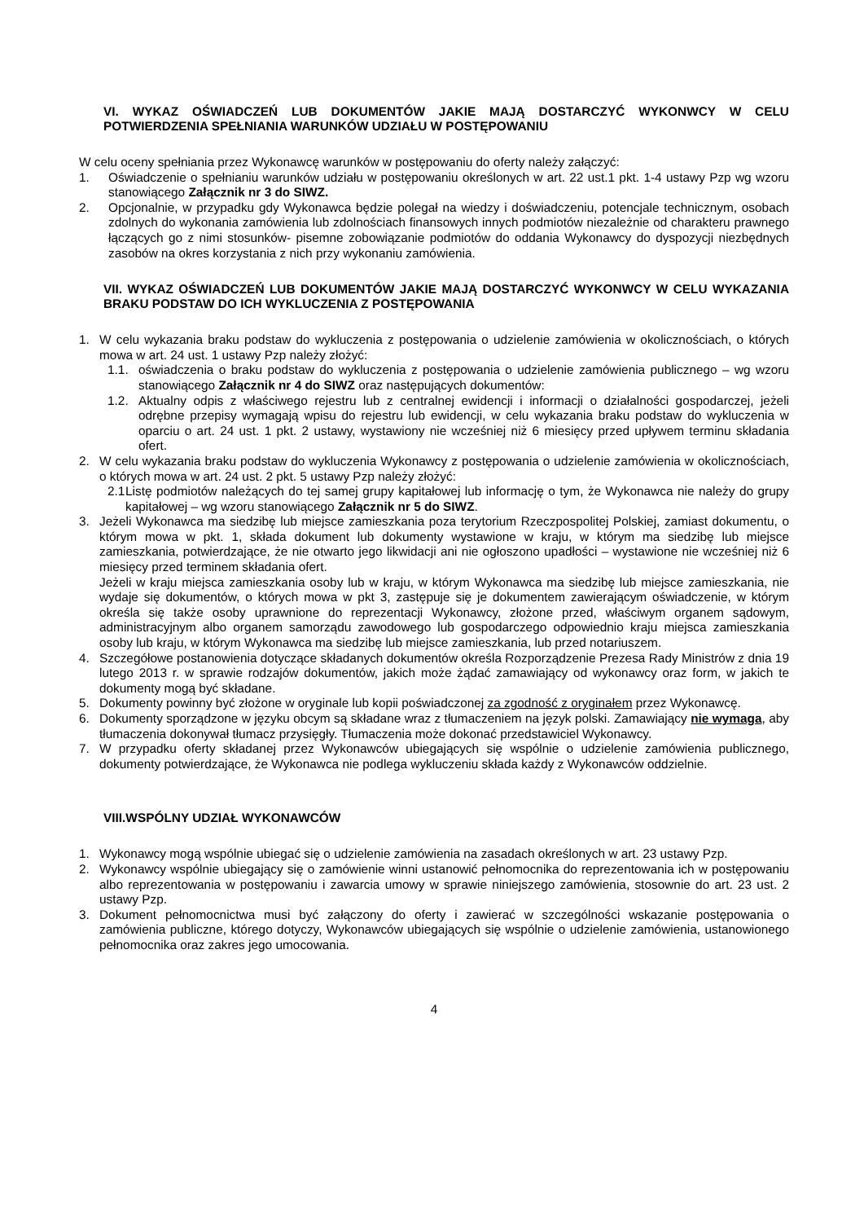VI. WYKAZ OŚWIADCZEŃ LUB DOKUMENTÓW JAKIE MAJĄ DOSTARCZYĆ WYKONWCY W CELU POTWIERDZENIA SPEŁNIANIA WARUNKÓW UDZIAŁU W POSTĘPOWANIU
W celu oceny spełniania przez Wykonawcę warunków w postępowaniu do oferty należy załączyć:
1. Oświadczenie o spełnianiu warunków udziału w postępowaniu określonych w art. 22 ust.1 pkt. 1-4 ustawy Pzp wg wzoru stanowiącego Załącznik nr 3 do SIWZ.
2. Opcjonalnie, w przypadku gdy Wykonawca będzie polegał na wiedzy i doświadczeniu, potencjale technicznym, osobach zdolnych do wykonania zamówienia lub zdolnościach finansowych innych podmiotów niezależnie od charakteru prawnego łączących go z nimi stosunków- pisemne zobowiązanie podmiotów do oddania Wykonawcy do dyspozycji niezbędnych zasobów na okres korzystania z nich przy wykonaniu zamówienia.
VII. WYKAZ OŚWIADCZEŃ LUB DOKUMENTÓW JAKIE MAJĄ DOSTARCZYĆ WYKONWCY W CELU WYKAZANIA BRAKU PODSTAW DO ICH WYKLUCZENIA Z POSTĘPOWANIA
1. W celu wykazania braku podstaw do wykluczenia z postępowania o udzielenie zamówienia w okolicznościach, o których mowa w art. 24 ust. 1 ustawy Pzp należy złożyć:
1.1. oświadczenia o braku podstaw do wykluczenia z postępowania o udzielenie zamówienia publicznego – wg wzoru stanowiącego Załącznik nr 4 do SIWZ oraz następujących dokumentów:
1.2. Aktualny odpis z właściwego rejestru lub z centralnej ewidencji i informacji o działalności gospodarczej, jeżeli odrębne przepisy wymagają wpisu do rejestru lub ewidencji, w celu wykazania braku podstaw do wykluczenia w oparciu o art. 24 ust. 1 pkt. 2 ustawy, wystawiony nie wcześniej niż 6 miesięcy przed upływem terminu składania ofert.
2. W celu wykazania braku podstaw do wykluczenia Wykonawcy z postępowania o udzielenie zamówienia w okolicznościach, o których mowa w art. 24 ust. 2 pkt. 5 ustawy Pzp należy złożyć:
2.1
Listę podmiotów należących do tej samej grupy kapitałowej lub informację o tym, że Wykonawca nie należy do grupy kapitałowej – wg wzoru stanowiącego Załącznik nr 5 do SIWZ.
3. Jeżeli Wykonawca ma siedzibę lub miejsce zamieszkania poza terytorium Rzeczpospolitej Polskiej, zamiast dokumentu, o którym mowa w pkt. 1, składa dokument lub dokumenty wystawione w kraju, w którym ma siedzibę lub miejsce zamieszkania, potwierdzające, że nie otwarto jego likwidacji ani nie ogłoszono upadłości – wystawione nie wcześniej niż 6 miesięcy przed terminem składania ofert.
Jeżeli w kraju miejsca zamieszkania osoby lub w kraju, w którym Wykonawca ma siedzibę lub miejsce zamieszkania, nie wydaje się dokumentów, o których mowa w pkt 3, zastępuje się je dokumentem zawierającym oświadczenie, w którym określa się także osoby uprawnione do reprezentacji Wykonawcy, złożone przed, właściwym organem sądowym, administracyjnym albo organem samorządu zawodowego lub gospodarczego odpowiednio kraju miejsca zamieszkania osoby lub kraju, w którym Wykonawca ma siedzibę lub miejsce zamieszkania, lub przed notariuszem.
4. Szczegółowe postanowienia dotyczące składanych dokumentów określa Rozporządzenie Prezesa Rady Ministrów z dnia 19 lutego 2013 r. w sprawie rodzajów dokumentów, jakich może żądać zamawiający od wykonawcy oraz form, w jakich te dokumenty mogą być składane.
5. Dokumenty powinny być złożone w oryginale lub kopii poświadczonej za zgodność z oryginałem przez Wykonawcę.
6. Dokumenty sporządzone w języku obcym są składane wraz z tłumaczeniem na język polski. Zamawiający nie wymaga, aby tłumaczenia dokonywał tłumacz przysięgły. Tłumaczenia może dokonać przedstawiciel Wykonawcy.
7. W przypadku oferty składanej przez Wykonawców ubiegających się wspólnie o udzielenie zamówienia publicznego, dokumenty potwierdzające, że Wykonawca nie podlega wykluczeniu składa każdy z Wykonawców oddzielnie.
VIII.WSPÓLNY UDZIAŁ WYKONAWCÓW
1. Wykonawcy mogą wspólnie ubiegać się o udzielenie zamówienia na zasadach określonych w art. 23 ustawy Pzp.
2. Wykonawcy wspólnie ubiegający się o zamówienie winni ustanowić pełnomocnika do reprezentowania ich w postępowaniu albo reprezentowania w postępowaniu i zawarcia umowy w sprawie niniejszego zamówienia, stosownie do art. 23 ust. 2 ustawy Pzp.
3. Dokument pełnomocnictwa musi być załączony do oferty i zawierać w szczególności wskazanie postępowania o zamówienia publiczne, którego dotyczy, Wykonawców ubiegających się wspólnie o udzielenie zamówienia, ustanowionego pełnomocnika oraz zakres jego umocowania.
4